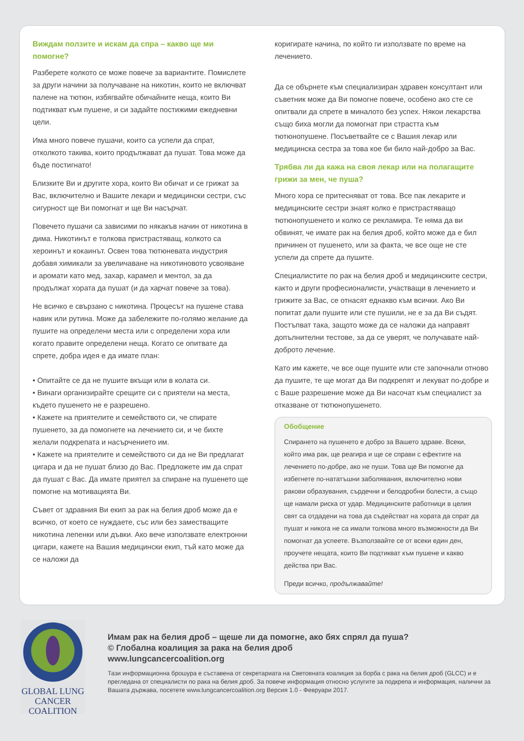Виждам ползите и искам да спра – какво ще ми помогне?
Разберете колкото се може повече за вариантите. Помислете за други начини за получаване на никотин, които не включват палене на тютюн, избягвайте обичайните неща, които Ви подтикват към пушене, и си задайте постижими ежедневни цели.
Има много повече пушачи, които са успели да спрат, отколкото такива, които продължават да пушат. Това може да бъде постигнато!
Близките Ви и другите хора, които Ви обичат и се грижат за Вас, включително и Вашите лекари и медицински сестри, със сигурност ще Ви помогнат и ще Ви насърчат.
Повечето пушачи са зависими по някакъв начин от никотина в дима. Никотинът е толкова пристрастяващ, колкото са хероинът и кокаинът. Освен това тютюневата индустрия добавя химикали за увеличаване на никотиновото усвояване и аромати като мед, захар, карамел и ментол, за да продължат хората да пушат (и да харчат повече за това).
Не всичко е свързано с никотина. Процесът на пушене става навик или рутина. Може да забележите по-голямо желание да пушите на определени места или с определени хора или когато правите определени неща. Когато се опитвате да спрете, добра идея е да имате план:
• Опитайте се да не пушите вкъщи или в колата си.
• Винаги организирайте срещите си с приятели на места, където пушенето не е разрешено.
• Кажете на приятелите и семейството си, че спирате пушенето, за да помогнете на лечението си, и че бихте желали подкрепата и насърчението им.
• Кажете на приятелите и семейството си да не Ви предлагат цигара и да не пушат близо до Вас. Предложете им да спрат да пушат с Вас. Да имате приятел за спиране на пушенето ще помогне на мотивацията Ви.
Съвет от здравния Ви екип за рак на белия дроб може да е всичко, от което се нуждаете, със или без заместващите никотина лепенки или дъвки. Ако вече използвате електронни цигари, кажете на Вашия медицински екип, тъй като може да се наложи да
коригирате начина, по който ги използвате по време на лечението.
Да се обърнете към специализиран здравен консултант или съветник може да Ви помогне повече, особено ако сте се опитвали да спрете в миналото без успех. Някои лекарства също биха могли да помогнат при страстта към тютюнопушене. Посъветвайте се с Вашия лекар или медицинска сестра за това кое би било най-добро за Вас.
Трябва ли да кажа на своя лекар или на полагащите грижи за мен, че пуша?
Много хора се притесняват от това. Все пак лекарите и медицинските сестри знаят колко е пристрастяващо тютюнопушенето и колко се рекламира. Те няма да ви обвинят, че имате рак на белия дроб, който може да е бил причинен от пушенето, или за факта, че все още не сте успели да спрете да пушите.
Специалистите по рак на белия дроб и медицинските сестри, както и други професионалисти, участващи в лечението и грижите за Вас, се отнасят еднакво към всички. Ако Ви попитат дали пушите или сте пушили, не е за да Ви съдят. Постъпват така, защото може да се наложи да направят допълнителни тестове, за да се уверят, че получавате най-доброто лечение.
Като им кажете, че все още пушите или сте започнали отново да пушите, те ще могат да Ви подкрепят и лекуват по-добре и с Ваше разрешение може да Ви насочат към специалист за отказване от тютюнопушенето.
Обобщение
Спирането на пушенето е добро за Вашето здраве. Всеки, който има рак, ще реагира и ще се справи с ефектите на лечението по-добре, ако не пуши. Това ще Ви помогне да избегнете по-нататъшни заболявания, включително нови ракови образувания, сърдечни и белодробни болести, а също ще намали риска от удар. Медицинските работници в целия свят са отдадени на това да съдействат на хората да спрат да пушат и никога не са имали толкова много възможности да Ви помогнат да успеете. Възползвайте се от всеки един ден, проучете нещата, които Ви подтикват към пушене и какво действа при Вас.
Преди всичко, продължавайте!
GLOBAL LUNG CANCER
COALITION
Имам рак на белия дроб – щеше ли да помогне, ако бях спрял да пуша?
© Глобална коалиция за рака на белия дроб
www.lungcancercoalition.org
Тази информационна брошура е съставена от секретариата на Световната коалиция за борба с рака на белия дроб (GLCC) и е прегледана от специалисти по рака на белия дроб. За повече информация относно услугите за подкрепа и информация, налични за Вашата държава, посетете www.lungcancercoalition.org Версия 1.0 - Февруари 2017.